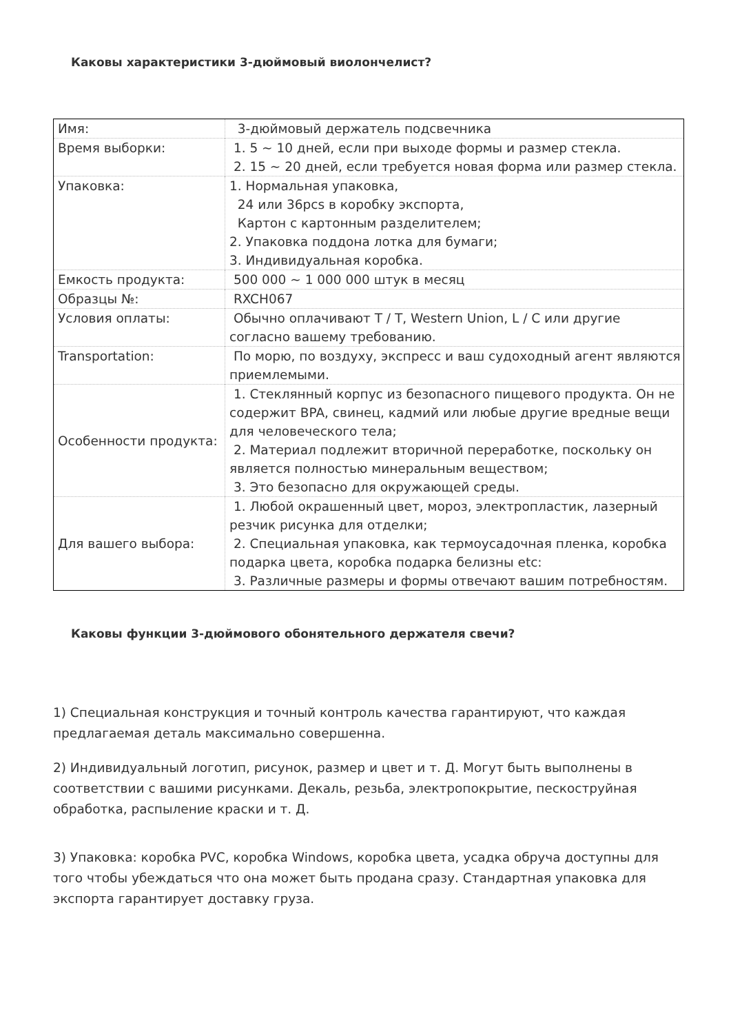Каковы характеристики 3-дюймовый виолончелист?
| Имя: | 3-дюймовый держатель подсвечника |
| Время выборки: | 1. 5 ~ 10 дней, если при выходе формы и размер стекла. 2. 15 ~ 20 дней, если требуется новая форма или размер стекла. |
| Упаковка: | 1. Нормальная упаковка, 24 или 36pcs в коробку экспорта, Картон с картонным разделителем; 2. Упаковка поддона лотка для бумаги; 3. Индивидуальная коробка. |
| Емкость продукта: | 500 000 ~ 1 000 000 штук в месяц |
| Образцы №: | RXCH067 |
| Условия оплаты: | Обычно оплачивают T / T, Western Union, L / C или другие согласно вашему требованию. |
| Transportation: | По морю, по воздуху, экспресс и ваш судоходный агент являются приемлемыми. |
| Особенности продукта: | 1. Стеклянный корпус из безопасного пищевого продукта. Он не содержит BPA, свинец, кадмий или любые другие вредные вещи для человеческого тела; 2. Материал подлежит вторичной переработке, поскольку он является полностью минеральным веществом; 3. Это безопасно для окружающей среды. |
| Для вашего выбора: | 1. Любой окрашенный цвет, мороз, электропластик, лазерный резчик рисунка для отделки; 2. Специальная упаковка, как термоусадочная пленка, коробка подарка цвета, коробка подарка белизны etc: 3. Различные размеры и формы отвечают вашим потребностям. |
Каковы функции 3-дюймового обонятельного держателя свечи?
1) Специальная конструкция и точный контроль качества гарантируют, что каждая предлагаемая деталь максимально совершенна.
2) Индивидуальный логотип, рисунок, размер и цвет и т. Д. Могут быть выполнены в соответствии с вашими рисунками. Декаль, резьба, электропокрытие, пескоструйная обработка, распыление краски и т. Д.
3) Упаковка: коробка PVC, коробка Windows, коробка цвета, усадка обруча доступны для того чтобы убеждаться что она может быть продана сразу. Стандартная упаковка для экспорта гарантирует доставку груза.